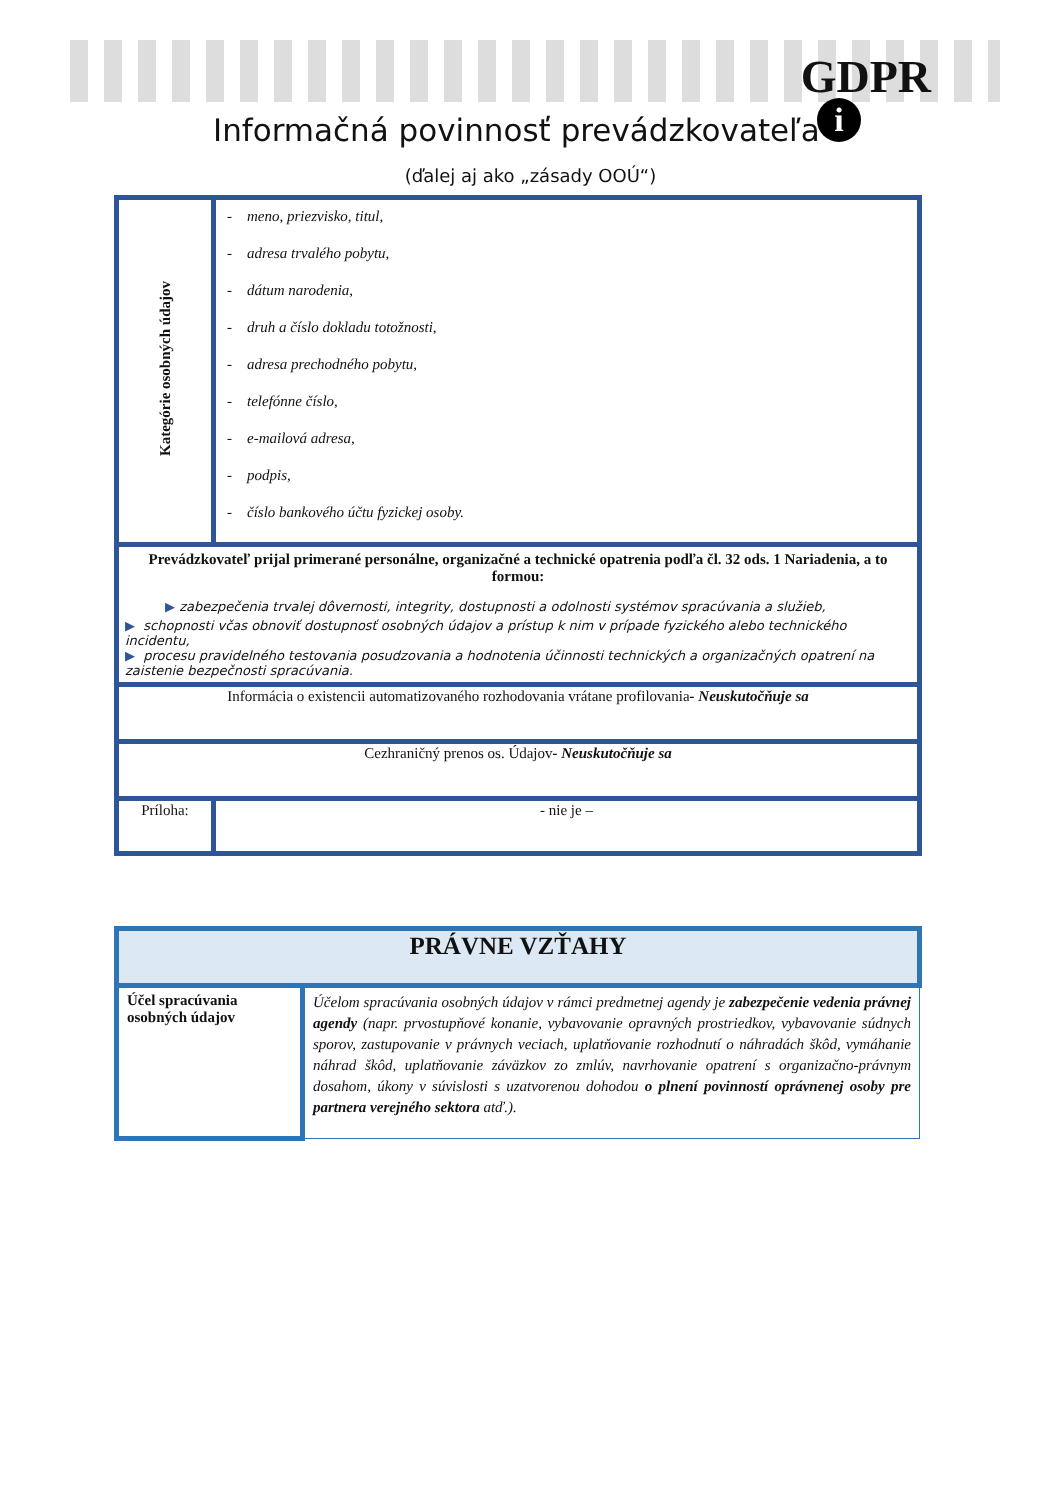GDPR
i
Informačná povinnosť prevádzkovateľa
(ďalej aj ako „zásady OOÚ“)
| Kategórie osobných údajov | - meno, priezvisko, titul, - adresa trvalého pobytu, - dátum narodenia, - druh a číslo dokladu totožnosti, - adresa prechodného pobytu, - telefónne číslo, - e-mailová adresa, - podpis, - číslo bankového účtu fyzickej osoby. | |
| Prevádzkovateľ prijal primerané personálne, organizačné a technické opatrenia podľa čl. 32 ods. 1 Nariadenia, a to formou: ▶ zabezpečenia trvalej dôvernosti, integrity, dostupnosti a odolnosti systémov spracúvania a služieb, ▶ schopnosti včas obnoviť dostupnosť osobných údajov a prístup k nim v prípade fyzického alebo technického incidentu, ▶ procesu pravidelného testovania posudzovania a hodnotenia účinnosti technických a organizačných opatrení na zaistenie bezpečnosti spracúvania. | | |
| Informácia o existencii automatizovaného rozhodovania vrátane profilovania - Neuskutočňuje sa | | |
| Cezhraničný prenos os. Údajov - Neuskutočňuje sa | | |
| Príloha: | | - nie je – |
| PRÁVNE VZŤAHY | |
| Účel spracúvania osobných údajov | Účelom spracúvania osobných údajov v rámci predmetnej agendy je zabezpečenie vedenia právnej agendy (napr. prvostupňové konanie, vybavovanie opravných prostriedkov, vybavovanie súdnych sporov, zastupovanie v právnych veciach, uplatňovanie rozhodnutí o náhradách škôd, vymáhanie náhrad škôd, uplatňovanie záväzkov zo zmlúv, navrhovanie opatrení s organizačno-právnym dosahom, úkony v súvislosti s uzatvorenou dohodou o plnení povinností oprávnenej osoby pre partnera verejného sektora atď.). |